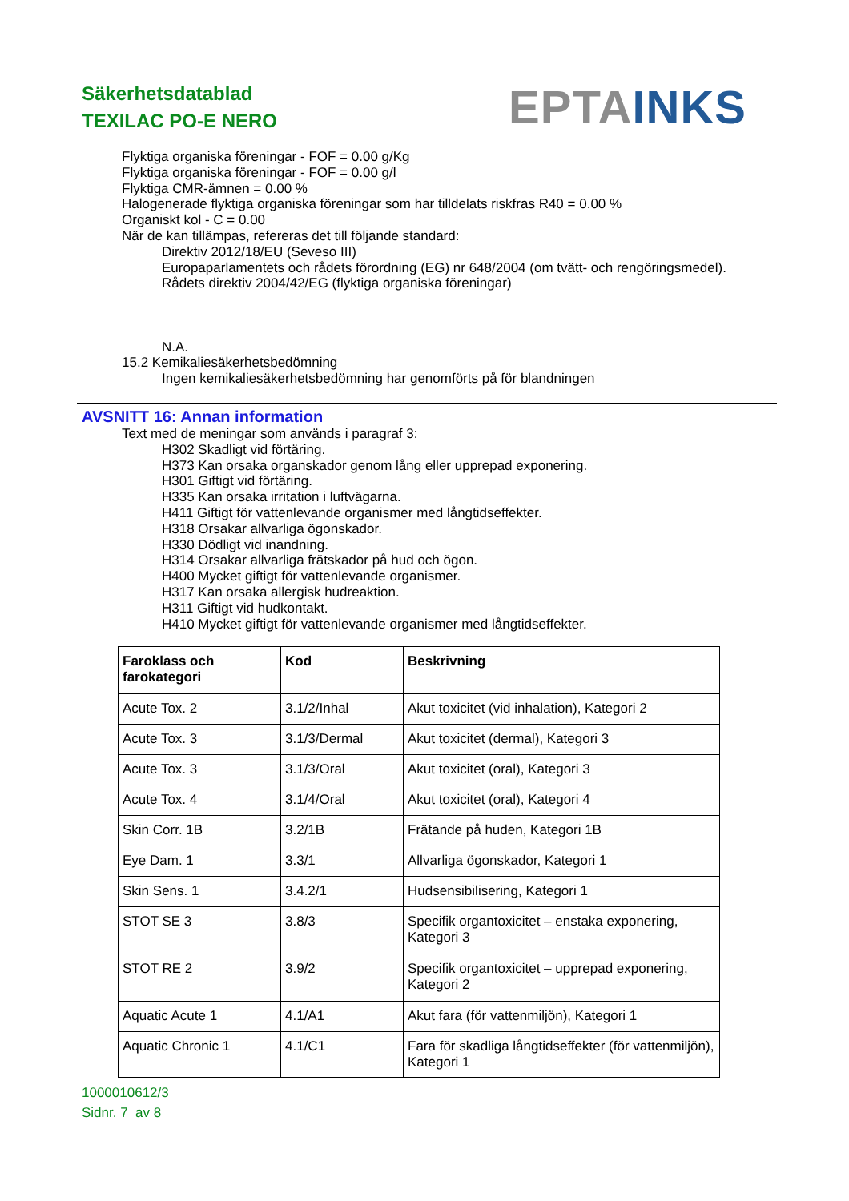Säkerhetsdatablad
TEXILAC PO-E NERO
EPTA INKS
Flyktiga organiska föreningar - FOF = 0.00 g/Kg
Flyktiga organiska föreningar - FOF = 0.00 g/l
Flyktiga CMR-ämnen = 0.00 %
Halogenerade flyktiga organiska föreningar som har tilldelats riskfras R40 = 0.00 %
Organiskt kol - C = 0.00
När de kan tillämpas, refereras det till följande standard:
Direktiv 2012/18/EU (Seveso III)
Europaparlamentets och rådets förordning (EG) nr 648/2004 (om tvätt- och rengöringsmedel).
Rådets direktiv 2004/42/EG (flyktiga organiska föreningar)
N.A.
15.2 Kemikaliesäkerhetsbedömning
Ingen kemikaliesäkerhetsbedömning har genomförts på för blandningen
AVSNITT 16: Annan information
Text med de meningar som används i paragraf 3:
H302 Skadligt vid förtäring.
H373 Kan orsaka organskador genom lång eller upprepad exponering.
H301 Giftigt vid förtäring.
H335 Kan orsaka irritation i luftvägarna.
H411 Giftigt för vattenlevande organismer med långtidseffekter.
H318 Orsakar allvarliga ögonskador.
H330 Dödligt vid inandning.
H314 Orsakar allvarliga frätskador på hud och ögon.
H400 Mycket giftigt för vattenlevande organismer.
H317 Kan orsaka allergisk hudreaktion.
H311 Giftigt vid hudkontakt.
H410 Mycket giftigt för vattenlevande organismer med långtidseffekter.
| Faroklass och farokategori | Kod | Beskrivning |
| --- | --- | --- |
| Acute Tox. 2 | 3.1/2/Inhal | Akut toxicitet (vid inhalation), Kategori 2 |
| Acute Tox. 3 | 3.1/3/Dermal | Akut toxicitet (dermal), Kategori 3 |
| Acute Tox. 3 | 3.1/3/Oral | Akut toxicitet (oral), Kategori 3 |
| Acute Tox. 4 | 3.1/4/Oral | Akut toxicitet (oral), Kategori 4 |
| Skin Corr. 1B | 3.2/1B | Frätande på huden, Kategori 1B |
| Eye Dam. 1 | 3.3/1 | Allvarliga ögonskador, Kategori 1 |
| Skin Sens. 1 | 3.4.2/1 | Hudsensibilisering, Kategori 1 |
| STOT SE 3 | 3.8/3 | Specifik organtoxicitet – enstaka exponering, Kategori 3 |
| STOT RE 2 | 3.9/2 | Specifik organtoxicitet – upprepad exponering, Kategori 2 |
| Aquatic Acute 1 | 4.1/A1 | Akut fara (för vattenmiljön), Kategori 1 |
| Aquatic Chronic 1 | 4.1/C1 | Fara för skadliga långtidseffekter (för vattenmiljön), Kategori 1 |
1000010612/3
Sidnr. 7 av 8